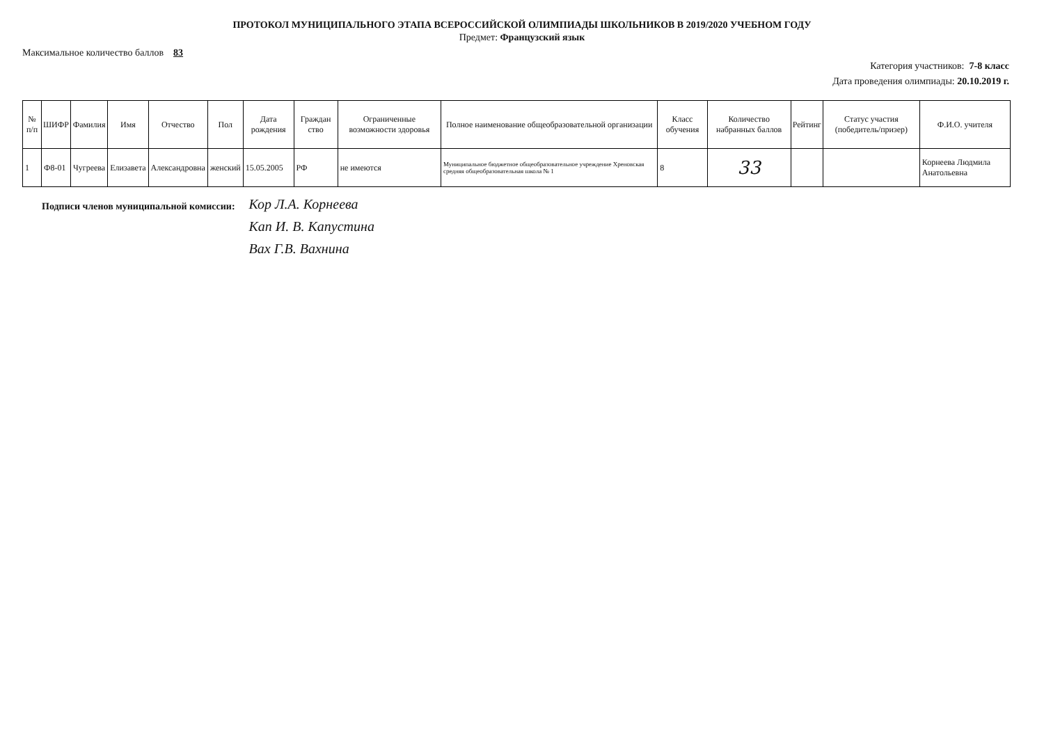ПРОТОКОЛ МУНИЦИПАЛЬНОГО ЭТАПА ВСЕРОССИЙСКОЙ ОЛИМПИАДЫ ШКОЛЬНИКОВ В 2019/2020 УЧЕБНОМ ГОДУ
Предмет: Французский язык
Максимальное количество баллов 83
Категория участников: 7-8 класс
Дата проведения олимпиады: 20.10.2019 г.
| № п/п | ШИФР | Фамилия | Имя | Отчество | Пол | Дата рождения | Граждан ство | Ограниченные возможности здоровья | Полное наименование общеобразовательной организации | Класс обучения | Количество набранных баллов | Рейтинг | Статус участия (победитель/призер) | Ф.И.О. учителя |
| --- | --- | --- | --- | --- | --- | --- | --- | --- | --- | --- | --- | --- | --- | --- |
| 1 | Ф8-01 | Чугреева | Елизавета | Александровна | женский | 15.05.2005 | РФ | не имеются | Муниципальное бюджетное общеобразовательное учреждение Хреновская средняя общеобразовательная школа № 1 | 8 | 33 | | | Корнеева Людмила Анатольевна |
Подписи членов муниципальной комиссии:
Кор Л.А. Корнеева
Кап И. В. Капустина
Вах Г.В. Вахнина